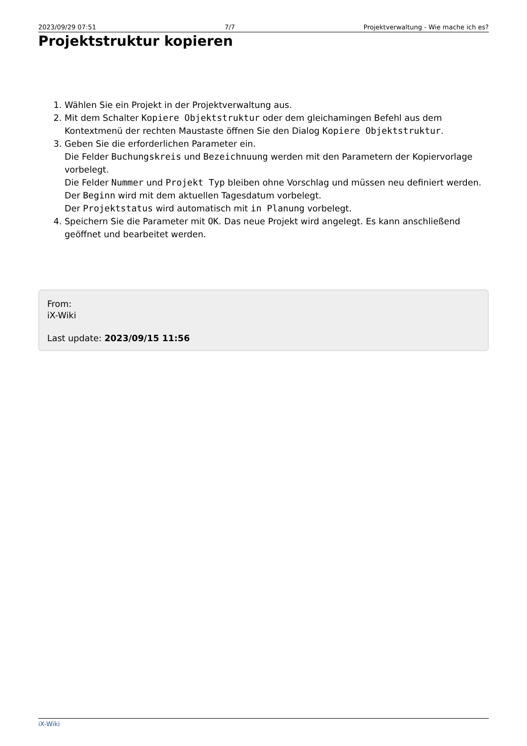2023/09/29 07:51 7/7 Projektverwaltung - Wie mache ich es?
Projektstruktur kopieren
1. Wählen Sie ein Projekt in der Projektverwaltung aus.
2. Mit dem Schalter Kopiere Objektstruktur oder dem gleichamingen Befehl aus dem Kontextmenü der rechten Maustaste öffnen Sie den Dialog Kopiere Objektstruktur.
3. Geben Sie die erforderlichen Parameter ein.
Die Felder Buchungskreis und Bezeichnuung werden mit den Parametern der Kopiervorlage vorbelegt.
Die Felder Nummer und Projekt Typ bleiben ohne Vorschlag und müssen neu definiert werden.
Der Beginn wird mit dem aktuellen Tagesdatum vorbelegt.
Der Projektstatus wird automatisch mit in Planung vorbelegt.
4. Speichern Sie die Parameter mit OK. Das neue Projekt wird angelegt. Es kann anschließend geöffnet und bearbeitet werden.
From:
iX-Wiki
Last update: 2023/09/15 11:56
iX-Wiki